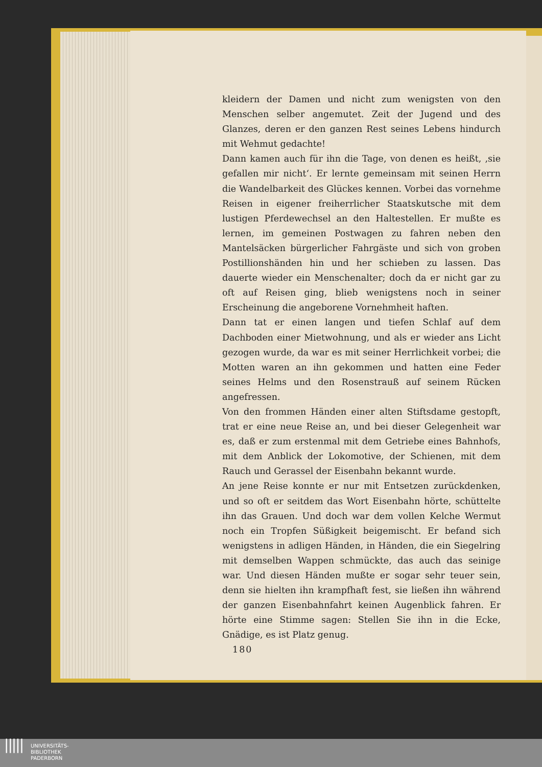kleidern der Damen und nicht zum wenigsten von den Menschen selber angemutet. Zeit der Jugend und des Glanzes, deren er den ganzen Rest seines Lebens hindurch mit Wehmut gedachte!
Dann kamen auch für ihn die Tage, von denen es heißt, ‚sie gefallen mir nicht‘. Er lernte gemeinsam mit seinen Herrn die Wandelbarkeit des Glückes kennen. Vorbei das vornehme Reisen in eigener freiherrlicher Staatskutsche mit dem lustigen Pferdewechsel an den Haltestellen. Er mußte es lernen, im gemeinen Postwagen zu fahren neben den Mantelsäcken bürgerlicher Fahrgäste und sich von groben Postillionshänden hin und her schieben zu lassen. Das dauerte wieder ein Menschenalter; doch da er nicht gar zu oft auf Reisen ging, blieb wenigstens noch in seiner Erscheinung die angeborene Vornehmheit haften.
Dann tat er einen langen und tiefen Schlaf auf dem Dachboden einer Mietwohnung, und als er wieder ans Licht gezogen wurde, da war es mit seiner Herrlichkeit vorbei; die Motten waren an ihn gekommen und hatten eine Feder seines Helms und den Rosenstrauß auf seinem Rücken angefressen.
Von den frommen Händen einer alten Stiftsdame gestopft, trat er eine neue Reise an, und bei dieser Gelegenheit war es, daß er zum erstenmal mit dem Getriebe eines Bahnhofs, mit dem Anblick der Lokomotive, der Schienen, mit dem Rauch und Gerassel der Eisenbahn bekannt wurde.
An jene Reise konnte er nur mit Entsetzen zurückdenken, und so oft er seitdem das Wort Eisenbahn hörte, schüttelte ihn das Grauen. Und doch war dem vollen Kelche Wermut noch ein Tropfen Süßigkeit beigemischt. Er befand sich wenigstens in adligen Händen, in Händen, die ein Siegelring mit demselben Wappen schmückte, das auch das seinige war. Und diesen Händen mußte er sogar sehr teuer sein, denn sie hielten ihn krampfhaft fest, sie ließen ihn während der ganzen Eisenbahnfahrt keinen Augenblick fahren. Er hörte eine Stimme sagen: Stellen Sie ihn in die Ecke, Gnädige, es ist Platz genug.
180
|||||
UNIVERSITÄTS-
BIBLIOTHEK
PADERBORN